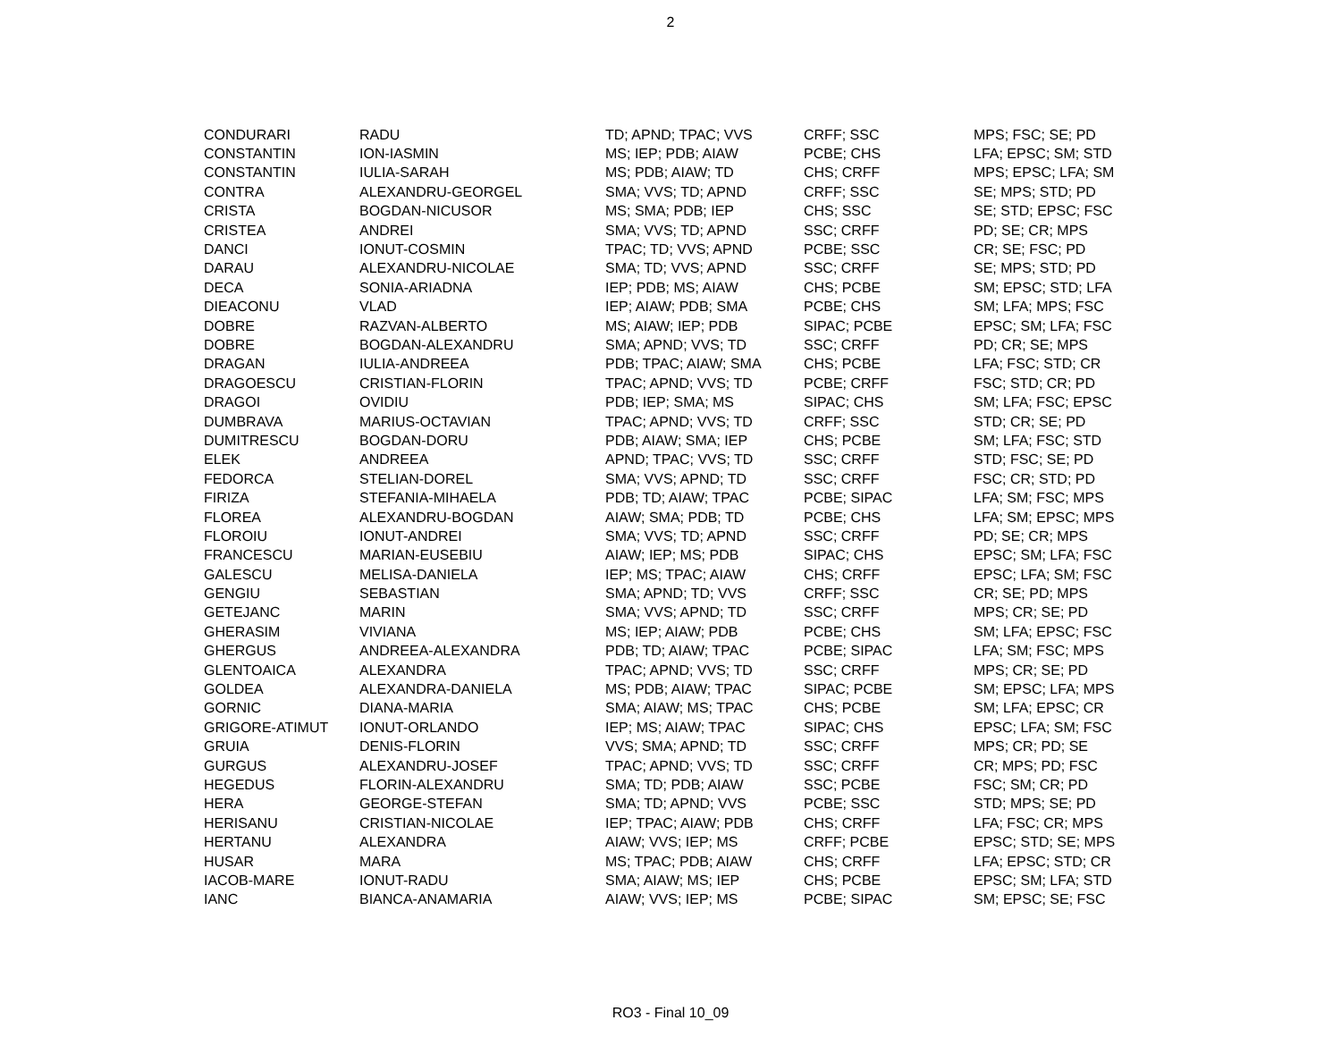2
| CONDURARI | RADU | TD; APND; TPAC; VVS | CRFF; SSC | MPS; FSC; SE; PD |
| CONSTANTIN | ION-IASMIN | MS; IEP; PDB; AIAW | PCBE; CHS | LFA; EPSC; SM; STD |
| CONSTANTIN | IULIA-SARAH | MS; PDB; AIAW; TD | CHS; CRFF | MPS; EPSC; LFA; SM |
| CONTRA | ALEXANDRU-GEORGEL | SMA; VVS; TD; APND | CRFF; SSC | SE; MPS; STD; PD |
| CRISTA | BOGDAN-NICUSOR | MS; SMA; PDB; IEP | CHS; SSC | SE; STD; EPSC; FSC |
| CRISTEA | ANDREI | SMA; VVS; TD; APND | SSC; CRFF | PD; SE; CR; MPS |
| DANCI | IONUT-COSMIN | TPAC; TD; VVS; APND | PCBE; SSC | CR; SE; FSC; PD |
| DARAU | ALEXANDRU-NICOLAE | SMA; TD; VVS; APND | SSC; CRFF | SE; MPS; STD; PD |
| DECA | SONIA-ARIADNA | IEP; PDB; MS; AIAW | CHS; PCBE | SM; EPSC; STD; LFA |
| DIEACONU | VLAD | IEP; AIAW; PDB; SMA | PCBE; CHS | SM; LFA; MPS; FSC |
| DOBRE | RAZVAN-ALBERTO | MS; AIAW; IEP; PDB | SIPAC; PCBE | EPSC; SM; LFA; FSC |
| DOBRE | BOGDAN-ALEXANDRU | SMA; APND; VVS; TD | SSC; CRFF | PD; CR; SE; MPS |
| DRAGAN | IULIA-ANDREEA | PDB; TPAC; AIAW; SMA | CHS; PCBE | LFA; FSC; STD; CR |
| DRAGOESCU | CRISTIAN-FLORIN | TPAC; APND; VVS; TD | PCBE; CRFF | FSC; STD; CR; PD |
| DRAGOI | OVIDIU | PDB; IEP; SMA; MS | SIPAC; CHS | SM; LFA; FSC; EPSC |
| DUMBRAVA | MARIUS-OCTAVIAN | TPAC; APND; VVS; TD | CRFF; SSC | STD; CR; SE; PD |
| DUMITRESCU | BOGDAN-DORU | PDB; AIAW; SMA; IEP | CHS; PCBE | SM; LFA; FSC; STD |
| ELEK | ANDREEA | APND; TPAC; VVS; TD | SSC; CRFF | STD; FSC; SE; PD |
| FEDORCA | STELIAN-DOREL | SMA; VVS; APND; TD | SSC; CRFF | FSC; CR; STD; PD |
| FIRIZA | STEFANIA-MIHAELA | PDB; TD; AIAW; TPAC | PCBE; SIPAC | LFA; SM; FSC; MPS |
| FLOREA | ALEXANDRU-BOGDAN | AIAW; SMA; PDB; TD | PCBE; CHS | LFA; SM; EPSC; MPS |
| FLOROIU | IONUT-ANDREI | SMA; VVS; TD; APND | SSC; CRFF | PD; SE; CR; MPS |
| FRANCESCU | MARIAN-EUSEBIU | AIAW; IEP; MS; PDB | SIPAC; CHS | EPSC; SM; LFA; FSC |
| GALESCU | MELISA-DANIELA | IEP; MS; TPAC; AIAW | CHS; CRFF | EPSC; LFA; SM; FSC |
| GENGIU | SEBASTIAN | SMA; APND; TD; VVS | CRFF; SSC | CR; SE; PD; MPS |
| GETEJANC | MARIN | SMA; VVS; APND; TD | SSC; CRFF | MPS; CR; SE; PD |
| GHERASIM | VIVIANA | MS; IEP; AIAW; PDB | PCBE; CHS | SM; LFA; EPSC; FSC |
| GHERGUS | ANDREEA-ALEXANDRA | PDB; TD; AIAW; TPAC | PCBE; SIPAC | LFA; SM; FSC; MPS |
| GLENTOAICA | ALEXANDRA | TPAC; APND; VVS; TD | SSC; CRFF | MPS; CR; SE; PD |
| GOLDEA | ALEXANDRA-DANIELA | MS; PDB; AIAW; TPAC | SIPAC; PCBE | SM; EPSC; LFA; MPS |
| GORNIC | DIANA-MARIA | SMA; AIAW; MS; TPAC | CHS; PCBE | SM; LFA; EPSC; CR |
| GRIGORE-ATIMUT | IONUT-ORLANDO | IEP; MS; AIAW; TPAC | SIPAC; CHS | EPSC; LFA; SM; FSC |
| GRUIA | DENIS-FLORIN | VVS; SMA; APND; TD | SSC; CRFF | MPS; CR; PD; SE |
| GURGUS | ALEXANDRU-JOSEF | TPAC; APND; VVS; TD | SSC; CRFF | CR; MPS; PD; FSC |
| HEGEDUS | FLORIN-ALEXANDRU | SMA; TD; PDB; AIAW | SSC; PCBE | FSC; SM; CR; PD |
| HERA | GEORGE-STEFAN | SMA; TD; APND; VVS | PCBE; SSC | STD; MPS; SE; PD |
| HERISANU | CRISTIAN-NICOLAE | IEP; TPAC; AIAW; PDB | CHS; CRFF | LFA; FSC; CR; MPS |
| HERTANU | ALEXANDRA | AIAW; VVS; IEP; MS | CRFF; PCBE | EPSC; STD; SE; MPS |
| HUSAR | MARA | MS; TPAC; PDB; AIAW | CHS; CRFF | LFA; EPSC; STD; CR |
| IACOB-MARE | IONUT-RADU | SMA; AIAW; MS; IEP | CHS; PCBE | EPSC; SM; LFA; STD |
| IANC | BIANCA-ANAMARIA | AIAW; VVS; IEP; MS | PCBE; SIPAC | SM; EPSC; SE; FSC |
RO3 - Final 10_09